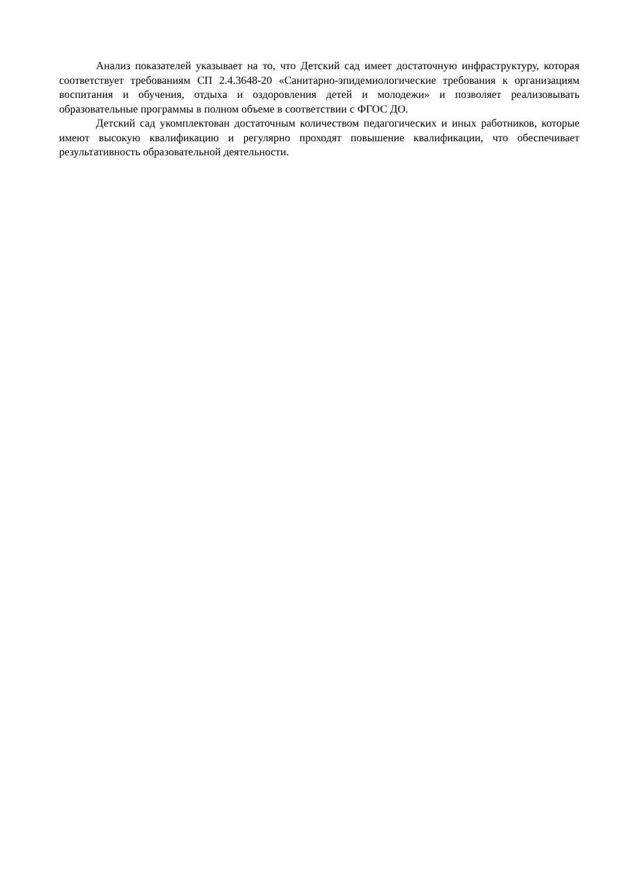Анализ показателей указывает на то, что Детский сад имеет достаточную инфраструктуру, которая соответствует требованиям СП 2.4.3648-20 «Санитарно-эпидемиологические требования к организациям воспитания и обучения, отдыха и оздоровления детей и молодежи» и позволяет реализовывать образовательные программы в полном объеме в соответствии с ФГОС ДО.
Детский сад укомплектован достаточным количеством педагогических и иных работников, которые имеют высокую квалификацию и регулярно проходят повышение квалификации, что обеспечивает результативность образовательной деятельности.